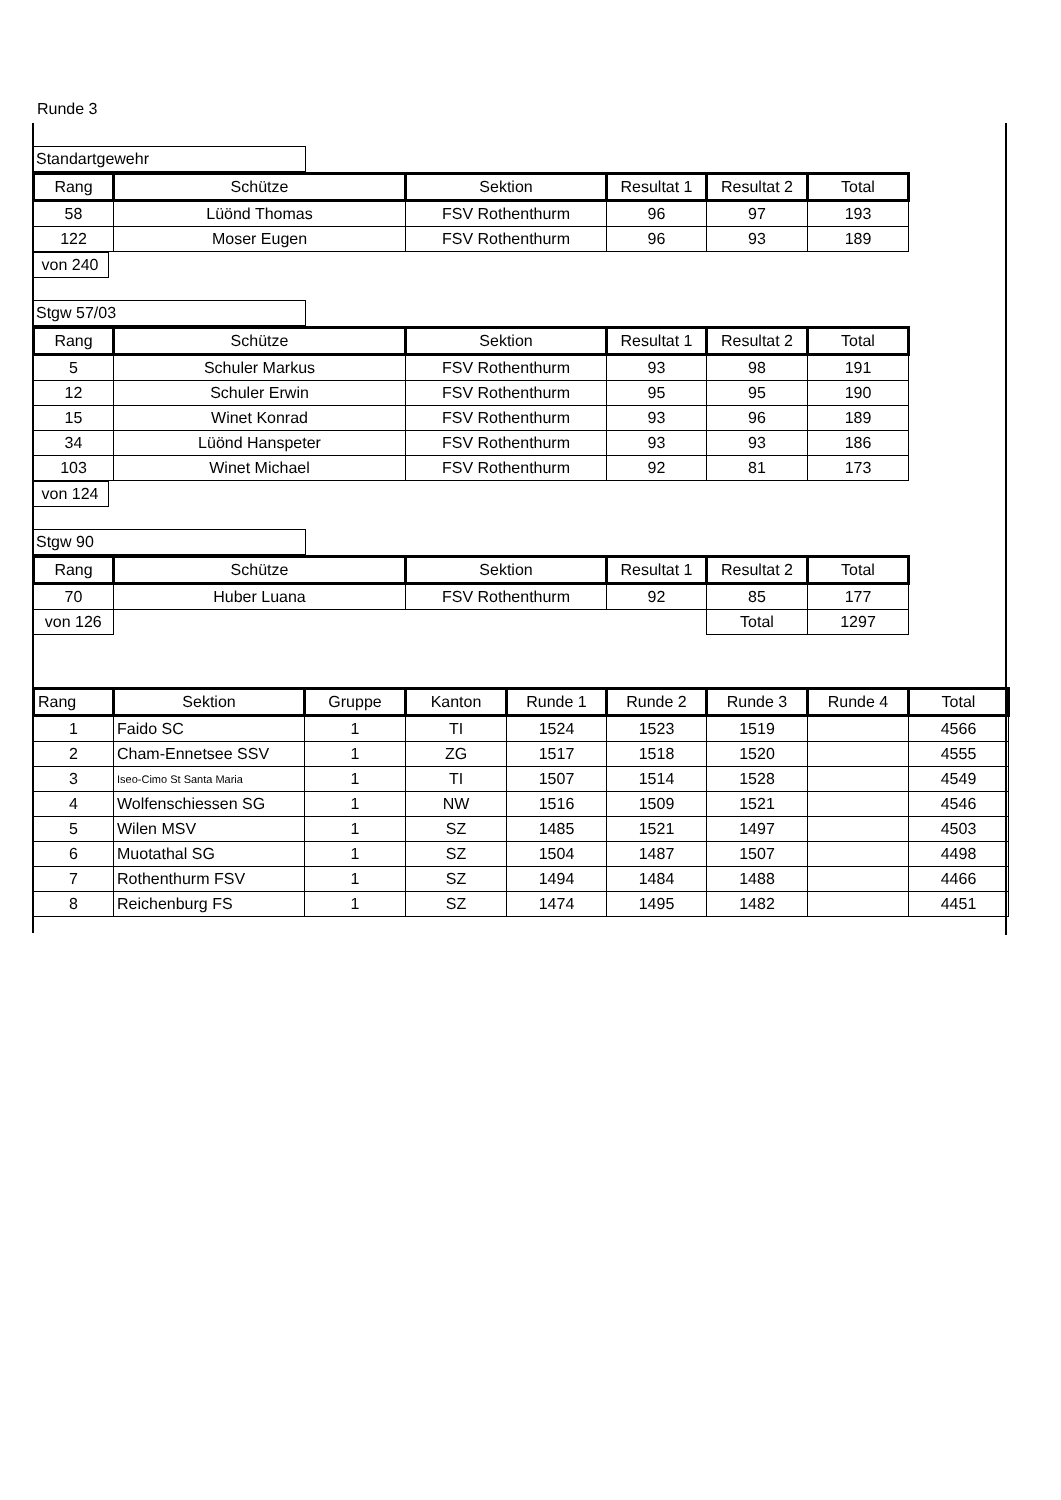Runde 3
Standartgewehr
| Rang | Schütze | Sektion | Resultat 1 | Resultat 2 | Total |
| --- | --- | --- | --- | --- | --- |
| 58 | Lüönd Thomas | FSV Rothenthurm | 96 | 97 | 193 |
| 122 | Moser Eugen | FSV Rothenthurm | 96 | 93 | 189 |
von 240
Stgw 57/03
| Rang | Schütze | Sektion | Resultat 1 | Resultat 2 | Total |
| --- | --- | --- | --- | --- | --- |
| 5 | Schuler Markus | FSV Rothenthurm | 93 | 98 | 191 |
| 12 | Schuler Erwin | FSV Rothenthurm | 95 | 95 | 190 |
| 15 | Winet Konrad | FSV Rothenthurm | 93 | 96 | 189 |
| 34 | Lüönd Hanspeter | FSV Rothenthurm | 93 | 93 | 186 |
| 103 | Winet Michael | FSV Rothenthurm | 92 | 81 | 173 |
von 124
Stgw 90
| Rang | Schütze | Sektion | Resultat 1 | Resultat 2 | Total |
| --- | --- | --- | --- | --- | --- |
| 70 | Huber Luana | FSV Rothenthurm | 92 | 85 | 177 |
| von 126 | | | | Total | 1297 |
| Rang | Sektion | Gruppe | Kanton | Runde 1 | Runde 2 | Runde 3 | Runde 4 | Total |
| --- | --- | --- | --- | --- | --- | --- | --- | --- |
| 1 | Faido SC | 1 | TI | 1524 | 1523 | 1519 | | 4566 |
| 2 | Cham-Ennetsee SSV | 1 | ZG | 1517 | 1518 | 1520 | | 4555 |
| 3 | Iseo-Cimo St Santa Maria | 1 | TI | 1507 | 1514 | 1528 | | 4549 |
| 4 | Wolfenschiessen SG | 1 | NW | 1516 | 1509 | 1521 | | 4546 |
| 5 | Wilen MSV | 1 | SZ | 1485 | 1521 | 1497 | | 4503 |
| 6 | Muotathal SG | 1 | SZ | 1504 | 1487 | 1507 | | 4498 |
| 7 | Rothenthurm FSV | 1 | SZ | 1494 | 1484 | 1488 | | 4466 |
| 8 | Reichenburg FS | 1 | SZ | 1474 | 1495 | 1482 | | 4451 |